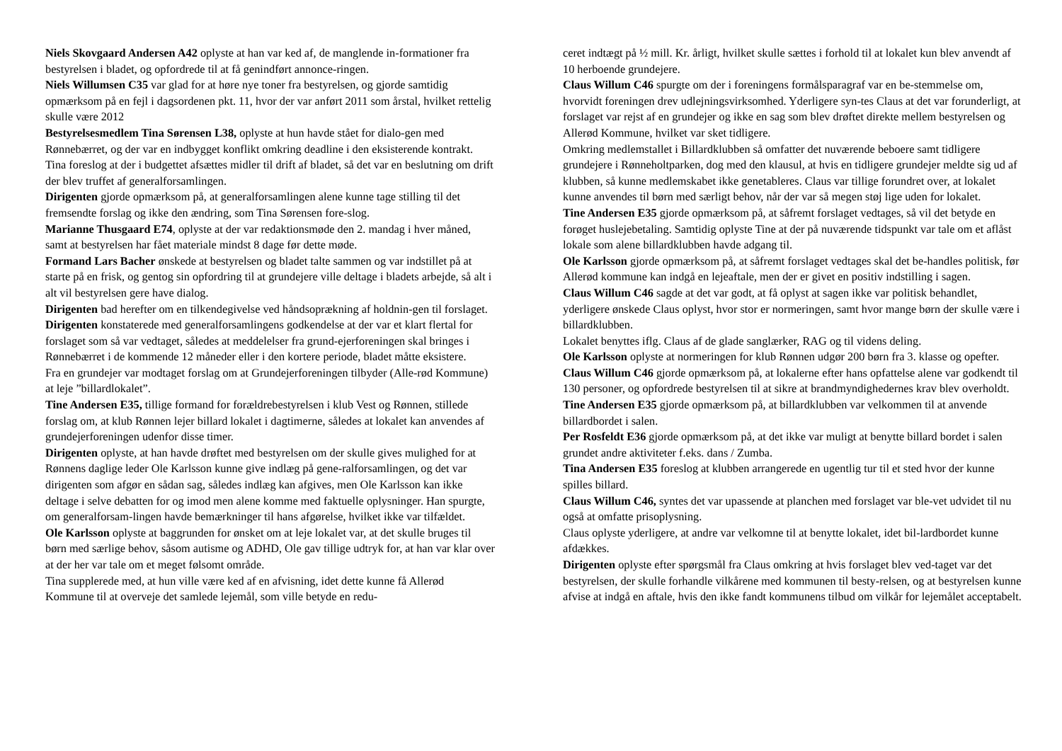Niels Skovgaard Andersen A42 oplyste at han var ked af, de manglende in-formationer fra bestyrelsen i bladet, og opfordrede til at få genindført annonce-ringen.
Niels Willumsen C35 var glad for at høre nye toner fra bestyrelsen, og gjorde samtidig opmærksom på en fejl i dagsordenen pkt. 11, hvor der var anført 2011 som årstal, hvilket rettelig skulle være 2012
Bestyrelsesmedlem Tina Sørensen L38, oplyste at hun havde stået for dialo-gen med Rønnebærret, og der var en indbygget konflikt omkring deadline i den eksisterende kontrakt. Tina foreslog at der i budgettet afsættes midler til drift af bladet, så det var en beslutning om drift der blev truffet af generalforsamlingen.
Dirigenten gjorde opmærksom på, at generalforsamlingen alene kunne tage stilling til det fremsendte forslag og ikke den ændring, som Tina Sørensen fore-slog.
Marianne Thusgaard E74, oplyste at der var redaktionsmøde den 2. mandag i hver måned, samt at bestyrelsen har fået materiale mindst 8 dage før dette møde.
Formand Lars Bacher ønskede at bestyrelsen og bladet talte sammen og var indstillet på at starte på en frisk, og gentog sin opfordring til at grundejere ville deltage i bladets arbejde, så alt i alt vil bestyrelsen gere have dialog.
Dirigenten bad herefter om en tilkendegivelse ved håndsoprækning af holdnin-gen til forslaget.
Dirigenten konstaterede med generalforsamlingens godkendelse at der var et klart flertal for forslaget som så var vedtaget, således at meddelelser fra grund-ejerforeningen skal bringes i Rønnebærret i de kommende 12 måneder eller i den kortere periode, bladet måtte eksistere.
Fra en grundejer var modtaget forslag om at Grundejerforeningen tilbyder (Alle-rød Kommune) at leje ”billardlokalet”.
Tine Andersen E35, tillige formand for forældrebestyrelsen i klub Vest og Rønnen, stillede forslag om, at klub Rønnen lejer billard lokalet i dagtimerne, således at lokalet kan anvendes af grundejerforeningen udenfor disse timer.
Dirigenten oplyste, at han havde drøftet med bestyrelsen om der skulle gives mulighed for at Rønnens daglige leder Ole Karlsson kunne give indlæg på gene-ralforsamlingen, og det var dirigenten som afgør en sådan sag, således indlæg kan afgives, men Ole Karlsson kan ikke deltage i selve debatten for og imod men alene komme med faktuelle oplysninger. Han spurgte, om generalforsam-lingen havde bemærkninger til hans afgørelse, hvilket ikke var tilfældet.
Ole Karlsson oplyste at baggrunden for ønsket om at leje lokalet var, at det skulle bruges til børn med særlige behov, såsom autisme og ADHD, Ole gav tillige udtryk for, at han var klar over at der her var tale om et meget følsomt område.
Tina supplerede med, at hun ville være ked af en afvisning, idet dette kunne få Allerød Kommune til at overveje det samlede lejemål, som ville betyde en redu-
ceret indtægt på ½ mill. Kr. årligt, hvilket skulle sættes i forhold til at lokalet kun blev anvendt af 10 herboende grundejere.
Claus Willum C46 spurgte om der i foreningens formålsparagraf var en be-stemmelse om, hvorvidt foreningen drev udlejningsvirksomhed. Yderligere syn-tes Claus at det var forunderligt, at forslaget var rejst af en grundejer og ikke en sag som blev drøftet direkte mellem bestyrelsen og Allerød Kommune, hvilket var sket tidligere.
Omkring medlemstallet i Billardklubben så omfatter det nuværende beboere samt tidligere grundejere i Rønneholtparken, dog med den klausul, at hvis en tidligere grundejer meldte sig ud af klubben, så kunne medlemskabet ikke genetableres. Claus var tillige forundret over, at lokalet kunne anvendes til børn med særligt behov, når der var så megen støj lige uden for lokalet.
Tine Andersen E35 gjorde opmærksom på, at såfremt forslaget vedtages, så vil det betyde en forøget huslejebetaling. Samtidig oplyste Tine at der på nuværende tidspunkt var tale om et aflåst lokale som alene billardklubben havde adgang til.
Ole Karlsson gjorde opmærksom på, at såfremt forslaget vedtages skal det be-handles politisk, før Allerød kommune kan indgå en lejeaftale, men der er givet en positiv indstilling i sagen.
Claus Willum C46 sagde at det var godt, at få oplyst at sagen ikke var politisk behandlet, yderligere ønskede Claus oplyst, hvor stor er normeringen, samt hvor mange børn der skulle være i billardklubben.
Lokalet benyttes iflg. Claus af de glade sanglærker, RAG og til videns deling.
Ole Karlsson oplyste at normeringen for klub Rønnen udgør 200 børn fra 3. klasse og opefter.
Claus Willum C46 gjorde opmærksom på, at lokalerne efter hans opfattelse alene var godkendt til 130 personer, og opfordrede bestyrelsen til at sikre at brandmyndighedernes krav blev overholdt.
Tine Andersen E35 gjorde opmærksom på, at billardklubben var velkommen til at anvende billardbordet i salen.
Per Rosfeldt E36 gjorde opmærksom på, at det ikke var muligt at benytte billard bordet i salen grundet andre aktiviteter f.eks. dans / Zumba.
Tina Andersen E35 foreslog at klubben arrangerede en ugentlig tur til et sted hvor der kunne spilles billard.
Claus Willum C46, syntes det var upassende at planchen med forslaget var ble-vet udvidet til nu også at omfatte prisoplysning.
Claus oplyste yderligere, at andre var velkomne til at benytte lokalet, idet bil-lardbordet kunne afdækkes.
Dirigenten oplyste efter spørgsmål fra Claus omkring at hvis forslaget blev ved-taget var det bestyrelsen, der skulle forhandle vilkårene med kommunen til besty-relsen, og at bestyrelsen kunne afvise at indgå en aftale, hvis den ikke fandt kommunens tilbud om vilkår for lejemålet acceptabelt.